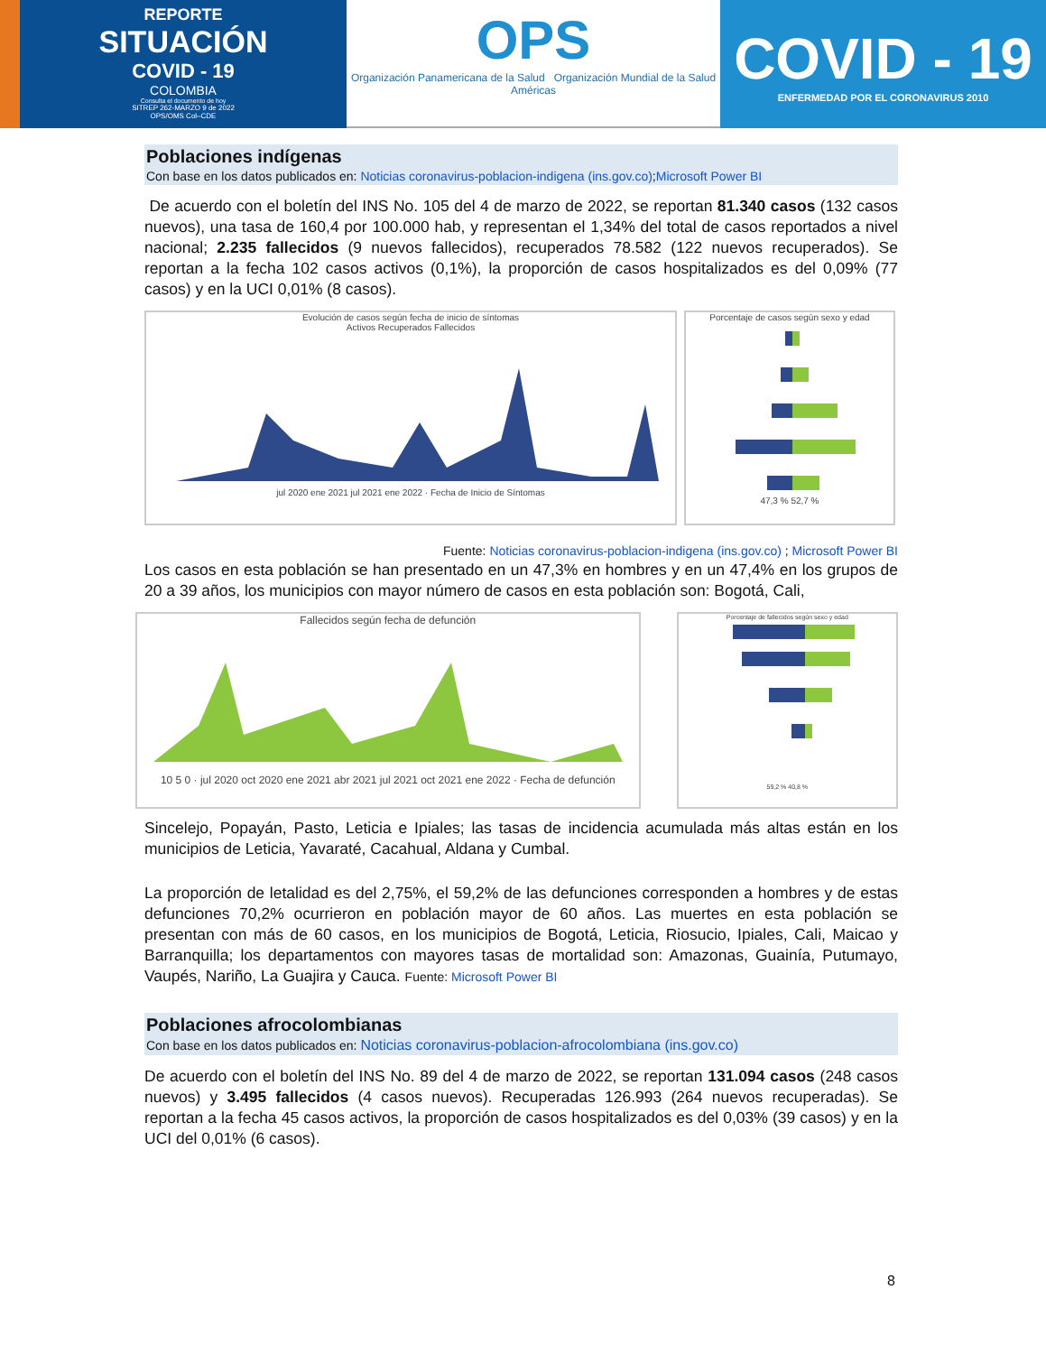REPORTE
SITUACIÓN
COVID - 19
COLOMBIA
Consulta el documento de hoy
SITREP 262-MARZO 9 de 2022
OPS/OMS Col–CDE
OPS
Organización Panamericana de la Salud Organización Mundial de la Salud Américas
COVID - 19
ENFERMEDAD POR EL CORONAVIRUS 2010
Poblaciones indígenas
Con base en los datos publicados en: Noticias coronavirus-poblacion-indigena (ins.gov.co);Microsoft Power BI
De acuerdo con el boletín del INS No. 105 del 4 de marzo de 2022, se reportan 81.340 casos (132 casos nuevos), una tasa de 160,4 por 100.000 hab, y representan el 1,34% del total de casos reportados a nivel nacional; 2.235 fallecidos (9 nuevos fallecidos), recuperados 78.582 (122 nuevos recuperados). Se reportan a la fecha 102 casos activos (0,1%), la proporción de casos hospitalizados es del 0,09% (77 casos) y en la UCI 0,01% (8 casos).
Evolución de casos según fecha de inicio de síntomas
Activos Recuperados Fallecidos
jul 2020 ene 2021 jul 2021 ene 2022 · Fecha de Inicio de Síntomas
Porcentaje de casos según sexo y edad
47,3 % 52,7 %
Fuente: Noticias coronavirus-poblacion-indigena (ins.gov.co) ; Microsoft Power BI
Los casos en esta población se han presentado en un 47,3% en hombres y en un 47,4% en los grupos de 20 a 39 años, los municipios con mayor número de casos en esta población son: Bogotá, Cali,
Fallecidos según fecha de defunción
10 5 0 · jul 2020 oct 2020 ene 2021 abr 2021 jul 2021 oct 2021 ene 2022 · Fecha de defunción
Porcentaje de fallecidos según sexo y edad
59,2 % 40,8 %
Sincelejo, Popayán, Pasto, Leticia e Ipiales; las tasas de incidencia acumulada más altas están en los municipios de Leticia, Yavaraté, Cacahual, Aldana y Cumbal.
La proporción de letalidad es del 2,75%, el 59,2% de las defunciones corresponden a hombres y de estas defunciones 70,2% ocurrieron en población mayor de 60 años. Las muertes en esta población se presentan con más de 60 casos, en los municipios de Bogotá, Leticia, Riosucio, Ipiales, Cali, Maicao y Barranquilla; los departamentos con mayores tasas de mortalidad son: Amazonas, Guainía, Putumayo, Vaupés, Nariño, La Guajira y Cauca. Fuente: Microsoft Power BI
Poblaciones afrocolombianas
Con base en los datos publicados en: Noticias coronavirus-poblacion-afrocolombiana (ins.gov.co)
De acuerdo con el boletín del INS No. 89 del 4 de marzo de 2022, se reportan 131.094 casos (248 casos nuevos) y 3.495 fallecidos (4 casos nuevos). Recuperadas 126.993 (264 nuevos recuperadas). Se reportan a la fecha 45 casos activos, la proporción de casos hospitalizados es del 0,03% (39 casos) y en la UCI del 0,01% (6 casos).
8